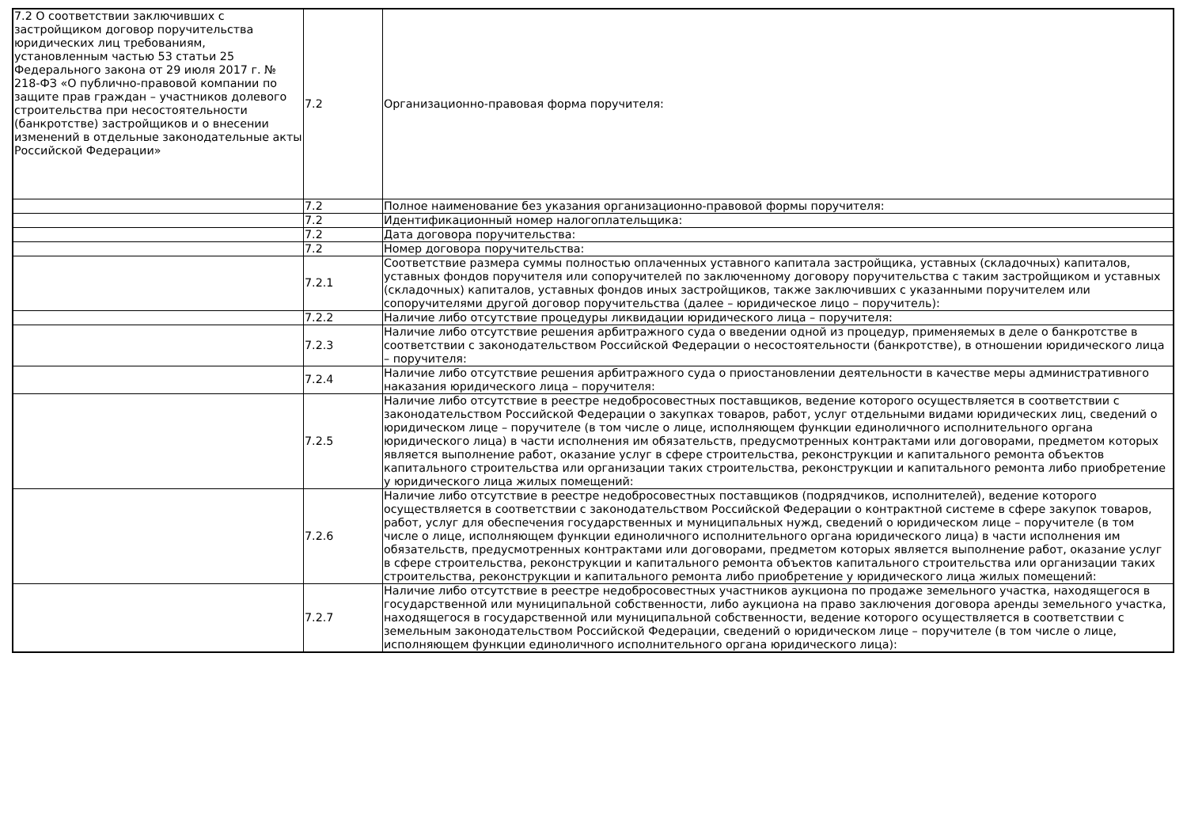| 7.2 О соответствии заключивших с застройщиком договор поручительства юридических лиц требованиям, установленным частью 53 статьи 25 Федерального закона от 29 июля 2017 г. № 218-ФЗ «О публично-правовой компании по защите прав граждан – участников долевого строительства при несостоятельности (банкротстве) застройщиков и о внесении изменений в отдельные законодательные акты Российской Федерации» | 7.2 | Организационно-правовая форма поручителя: |
| | 7.2 | Полное наименование без указания организационно-правовой формы поручителя: |
| | 7.2 | Идентификационный номер налогоплательщика: |
| | 7.2 | Дата договора поручительства: |
| | 7.2 | Номер договора поручительства: |
| | 7.2.1 | Соответствие размера суммы полностью оплаченных уставного капитала застройщика, уставных (складочных) капиталов, уставных фондов поручителя или сопоручителей по заключенному договору поручительства с таким застройщиком и уставных (складочных) капиталов, уставных фондов иных застройщиков, также заключивших с указанными поручителем или сопоручителями другой договор поручительства (далее – юридическое лицо – поручитель): |
| | 7.2.2 | Наличие либо отсутствие процедуры ликвидации юридического лица – поручителя: |
| | 7.2.3 | Наличие либо отсутствие решения арбитражного суда о введении одной из процедур, применяемых в деле о банкротстве в соответствии с законодательством Российской Федерации о несостоятельности (банкротстве), в отношении юридического лица – поручителя: |
| | 7.2.4 | Наличие либо отсутствие решения арбитражного суда о приостановлении деятельности в качестве меры административного наказания юридического лица – поручителя: |
| | 7.2.5 | Наличие либо отсутствие в реестре недобросовестных поставщиков, ведение которого осуществляется в соответствии с законодательством Российской Федерации о закупках товаров, работ, услуг отдельными видами юридических лиц, сведений о юридическом лице – поручителе (в том числе о лице, исполняющем функции единоличного исполнительного органа юридического лица) в части исполнения им обязательств, предусмотренных контрактами или договорами, предметом которых является выполнение работ, оказание услуг в сфере строительства, реконструкции и капитального ремонта объектов капитального строительства или организации таких строительства, реконструкции и капитального ремонта либо приобретение у юридического лица жилых помещений: |
| | 7.2.6 | Наличие либо отсутствие в реестре недобросовестных поставщиков (подрядчиков, исполнителей), ведение которого осуществляется в соответствии с законодательством Российской Федерации о контрактной системе в сфере закупок товаров, работ, услуг для обеспечения государственных и муниципальных нужд, сведений о юридическом лице – поручителе (в том числе о лице, исполняющем функции единоличного исполнительного органа юридического лица) в части исполнения им обязательств, предусмотренных контрактами или договорами, предметом которых является выполнение работ, оказание услуг в сфере строительства, реконструкции и капитального ремонта объектов капитального строительства или организации таких строительства, реконструкции и капитального ремонта либо приобретение у юридического лица жилых помещений: |
| | 7.2.7 | Наличие либо отсутствие в реестре недобросовестных участников аукциона по продаже земельного участка, находящегося в государственной или муниципальной собственности, либо аукциона на право заключения договора аренды земельного участка, находящегося в государственной или муниципальной собственности, ведение которого осуществляется в соответствии с земельным законодательством Российской Федерации, сведений о юридическом лице – поручителе (в том числе о лице, исполняющем функции единоличного исполнительного органа юридического лица): |